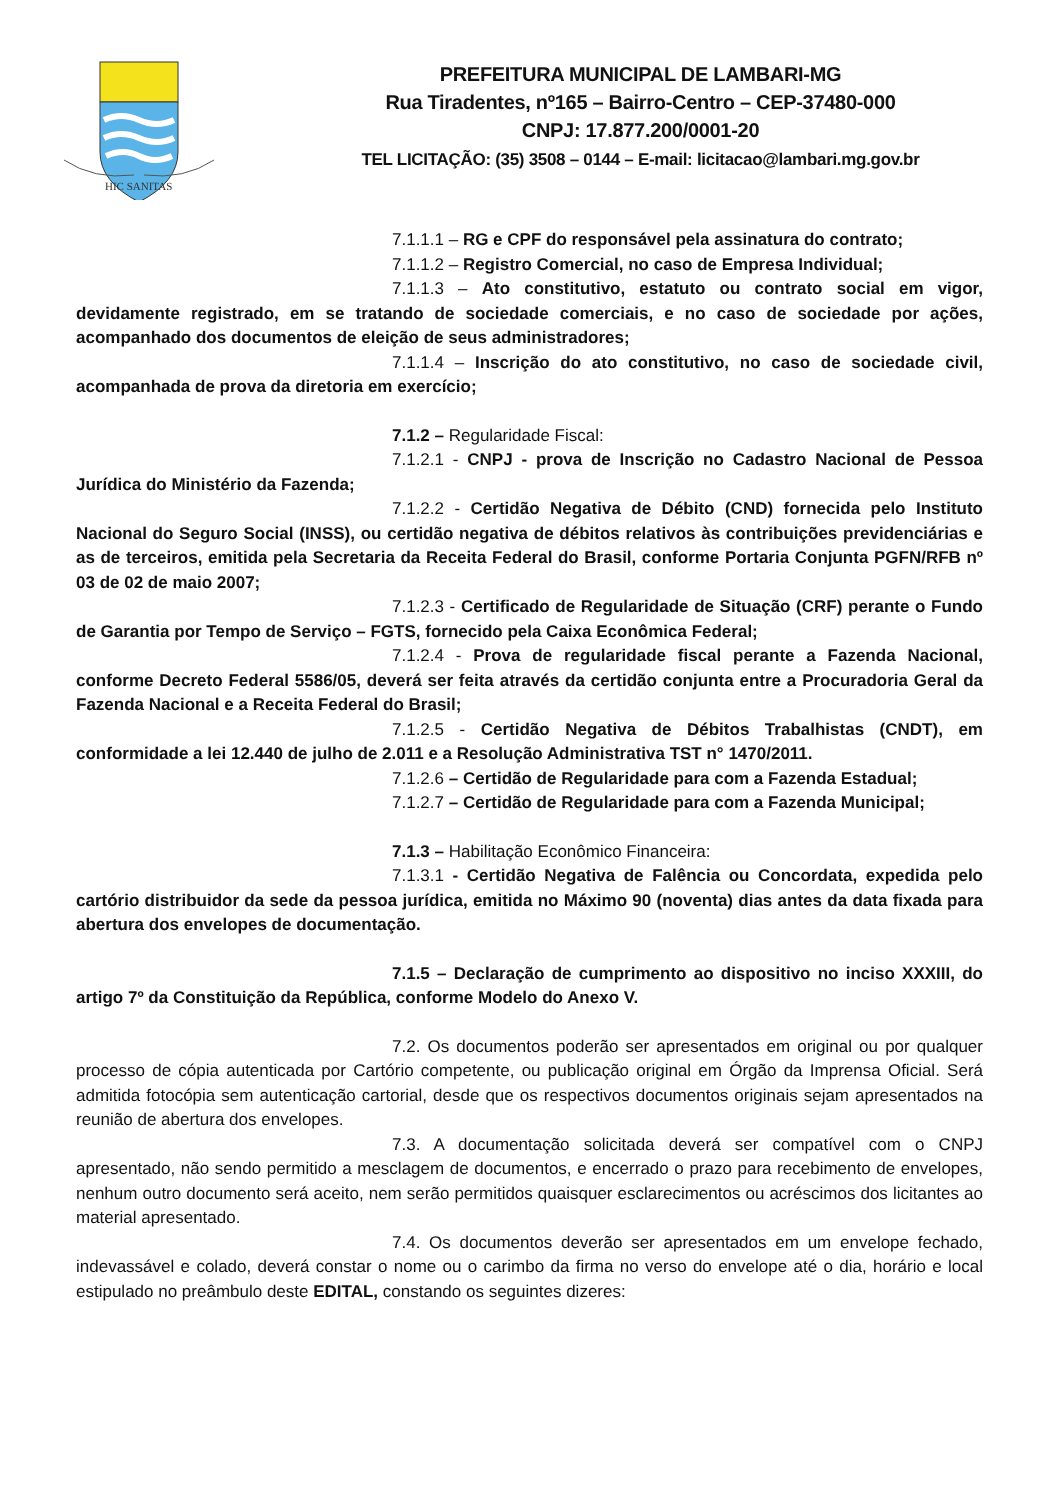HIC SANITAS
PREFEITURA MUNICIPAL DE LAMBARI-MG
Rua Tiradentes, nº165 – Bairro-Centro – CEP-37480-000
CNPJ: 17.877.200/0001-20
TEL LICITAÇÃO: (35) 3508 – 0144 – E-mail: licitacao@lambari.mg.gov.br
7.1.1.1 – RG e CPF do responsável pela assinatura do contrato;
7.1.1.2 – Registro Comercial, no caso de Empresa Individual;
7.1.1.3 – Ato constitutivo, estatuto ou contrato social em vigor, devidamente registrado, em se tratando de sociedade comerciais, e no caso de sociedade por ações, acompanhado dos documentos de eleição de seus administradores;
7.1.1.4 – Inscrição do ato constitutivo, no caso de sociedade civil, acompanhada de prova da diretoria em exercício;
7.1.2 – Regularidade Fiscal:
7.1.2.1 - CNPJ - prova de Inscrição no Cadastro Nacional de Pessoa Jurídica do Ministério da Fazenda;
7.1.2.2 - Certidão Negativa de Débito (CND) fornecida pelo Instituto Nacional do Seguro Social (INSS), ou certidão negativa de débitos relativos às contribuições previdenciárias e as de terceiros, emitida pela Secretaria da Receita Federal do Brasil, conforme Portaria Conjunta PGFN/RFB nº 03 de 02 de maio 2007;
7.1.2.3 - Certificado de Regularidade de Situação (CRF) perante o Fundo de Garantia por Tempo de Serviço – FGTS, fornecido pela Caixa Econômica Federal;
7.1.2.4 - Prova de regularidade fiscal perante a Fazenda Nacional, conforme Decreto Federal 5586/05, deverá ser feita através da certidão conjunta entre a Procuradoria Geral da Fazenda Nacional e a Receita Federal do Brasil;
7.1.2.5 - Certidão Negativa de Débitos Trabalhistas (CNDT), em conformidade a lei 12.440 de julho de 2.011 e a Resolução Administrativa TST n° 1470/2011.
7.1.2.6 – Certidão de Regularidade para com a Fazenda Estadual;
7.1.2.7 – Certidão de Regularidade para com a Fazenda Municipal;
7.1.3 – Habilitação Econômico Financeira:
7.1.3.1 - Certidão Negativa de Falência ou Concordata, expedida pelo cartório distribuidor da sede da pessoa jurídica, emitida no Máximo 90 (noventa) dias antes da data fixada para abertura dos envelopes de documentação.
7.1.5 – Declaração de cumprimento ao dispositivo no inciso XXXIII, do artigo 7º da Constituição da República, conforme Modelo do Anexo V.
7.2. Os documentos poderão ser apresentados em original ou por qualquer processo de cópia autenticada por Cartório competente, ou publicação original em Órgão da Imprensa Oficial. Será admitida fotocópia sem autenticação cartorial, desde que os respectivos documentos originais sejam apresentados na reunião de abertura dos envelopes.
7.3. A documentação solicitada deverá ser compatível com o CNPJ apresentado, não sendo permitido a mesclagem de documentos, e encerrado o prazo para recebimento de envelopes, nenhum outro documento será aceito, nem serão permitidos quaisquer esclarecimentos ou acréscimos dos licitantes ao material apresentado.
7.4. Os documentos deverão ser apresentados em um envelope fechado, indevassável e colado, deverá constar o nome ou o carimbo da firma no verso do envelope até o dia, horário e local estipulado no preâmbulo deste EDITAL, constando os seguintes dizeres: